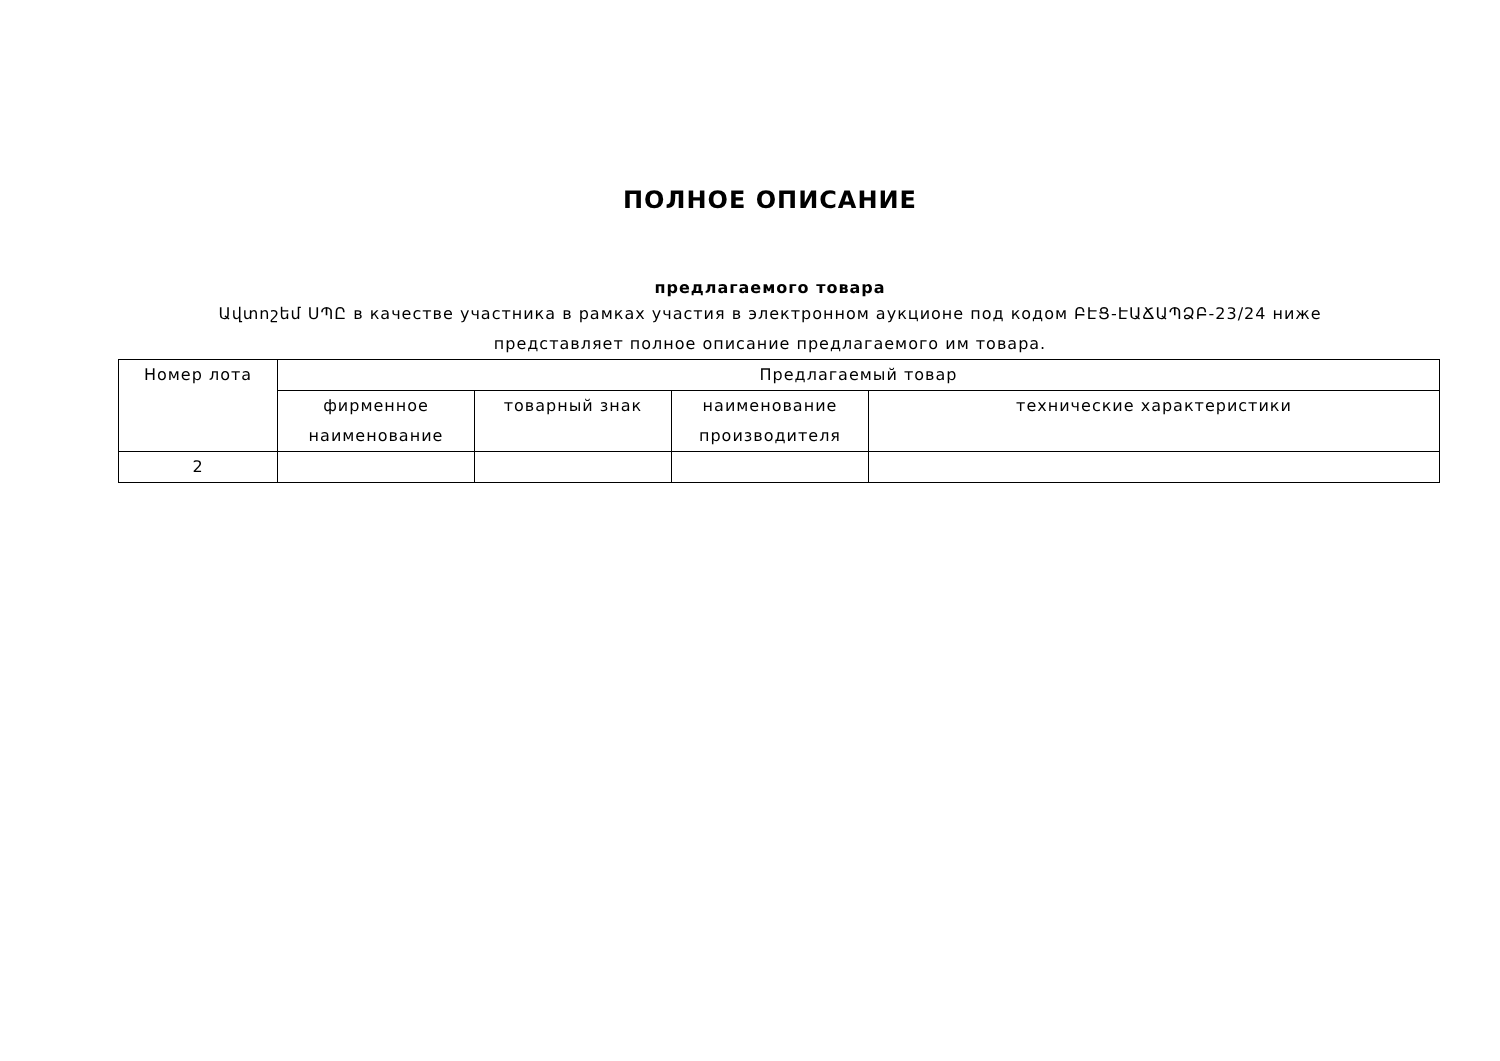ПОЛНОЕ ОПИСАНИЕ
предлагаемого товара
Ավտոշեմ ՍՊԸ в качестве участника в рамках участия в электронном аукционе под кодом ԲԷՑ-ԷԱՃԱՊՁԲ-23/24 ниже представляет полное описание предлагаемого им товара.
| Номер лота | Предлагаемый товар | | | |
| --- | --- | --- | --- | --- |
| | фирменное наименование | товарный знак | наименование производителя | технические характеристики |
| 2 | | | | |